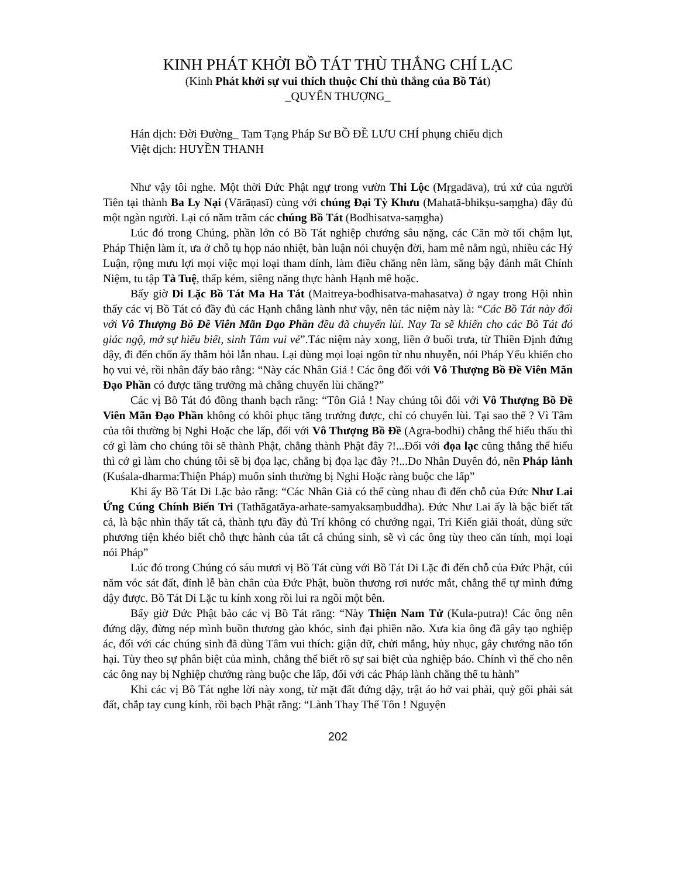KINH PHÁT KHỞI BỒ TÁT THÙ THẮNG CHÍ LẠC
(Kinh Phát khởi sự vui thích thuộc Chí thù thắng của Bồ Tát)
_QUYỂN THƯỢNG_
Hán dịch: Đời Đường_ Tam Tạng Pháp Sư BỒ ĐỀ LƯU CHÍ phụng chiếu dịch
Việt dịch: HUYỀN THANH
Như vậy tôi nghe. Một thời Đức Phật ngự trong vườn Thi Lộc (Mṛgadāva), trú xứ của người Tiên tại thành Ba Ly Nại (Vārāṇasī) cùng với chúng Đại Tỳ Khưu (Mahatā-bhikṣu-saṃgha) đầy đủ một ngàn người. Lại có năm trăm các chúng Bồ Tát (Bodhisatva-saṃgha)
Lúc đó trong Chúng, phần lớn có Bồ Tát nghiệp chướng sâu nặng, các Căn mờ tối chậm lụt, Pháp Thiện làm ít, ưa ở chỗ tụ họp náo nhiệt, bàn luận nói chuyện đời, ham mê nằm ngủ, nhiều các Hý Luận, rộng mưu lợi mọi việc mọi loại tham dính, làm điều chẳng nên làm, sằng bậy đánh mất Chính Niệm, tu tập Tà Tuệ, thấp kém, siêng năng thực hành Hạnh mê hoặc.
Bấy giờ Di Lặc Bồ Tát Ma Ha Tát (Maitreya-bodhisatva-mahasatva) ở ngay trong Hội nhìn thấy các vị Bồ Tát có đầy đủ các Hạnh chẳng lành như vậy, nên tác niệm này là: “Các Bồ Tát này đối với Vô Thượng Bồ Đề Viên Mãn Đạo Phần đều đã chuyển lùi. Nay Ta sẽ khiến cho các Bồ Tát đó giác ngộ, mở sự hiểu biết, sinh Tâm vui vẻ”.Tác niệm này xong, liền ở buổi trưa, từ Thiền Định đứng dậy, đi đến chốn ấy thăm hỏi lẫn nhau. Lại dùng mọi loại ngôn từ nhu nhuyễn, nói Pháp Yếu khiến cho họ vui vẻ, rồi nhân đấy bảo rằng: “Này các Nhân Giả ! Các ông đối với Vô Thượng Bồ Đề Viên Mãn Đạo Phần có được tăng trưởng mà chẳng chuyển lùi chăng?”
Các vị Bồ Tát đó đồng thanh bạch rằng: “Tôn Giả ! Nay chúng tôi đối với Vô Thượng Bồ Đề Viên Mãn Đạo Phần không có khôi phục tăng trưởng được, chỉ có chuyển lùi. Tại sao thế ? Vì Tâm của tôi thường bị Nghi Hoặc che lấp, đối với Vô Thượng Bồ Đề (Agra-bodhi) chẳng thể hiểu thấu thì cớ gì làm cho chúng tôi sẽ thành Phật, chẳng thành Phật đây ?!...Đối với đọa lạc cũng thẳng thể hiểu thì cớ gì làm cho chúng tôi sẽ bị đọa lạc, chẳng bị đọa lạc đây ?!...Do Nhân Duyên đó, nên Pháp lành (Kuśala-dharma:Thiện Pháp) muốn sinh thường bị Nghi Hoặc ràng buộc che lấp”
Khi ấy Bồ Tát Di Lặc bảo rằng: “Các Nhân Giả có thể cùng nhau đi đến chỗ của Đức Như Lai Ứng Cúng Chính Biến Tri (Tathāgatāya-arhate-samyaksaṃbuddha). Đức Như Lai ấy là bậc biết tất cả, là bậc nhìn thấy tất cả, thành tựu đầy đủ Trí không có chướng ngại, Tri Kiến giải thoát, dùng sức phương tiện khéo biết chỗ thực hành của tất cả chúng sinh, sẽ vì các ông tùy theo căn tính, mọi loại nói Pháp”
Lúc đó trong Chúng có sáu mươi vị Bồ Tát cùng với Bồ Tát Di Lặc đi đến chỗ của Đức Phật, cúi năm vóc sát đất, đỉnh lễ bàn chân của Đức Phật, buồn thương rơi nước mắt, chẳng thể tự mình đứng dậy được. Bồ Tát Di Lặc tu kính xong rồi lui ra ngồi một bên.
Bấy giờ Đức Phật bảo các vị Bồ Tát rằng: “Này Thiện Nam Tử (Kula-putra)! Các ông nên đứng dậy, đừng nép mình buồn thương gào khóc, sinh đại phiền não. Xưa kia ông đã gây tạo nghiệp ác, đối với các chúng sinh đã dùng Tâm vui thích: giận dữ, chửi mắng, hủy nhục, gây chướng não tổn hại. Tùy theo sự phân biệt của mình, chẳng thể biết rõ sự sai biệt của nghiệp báo. Chính vì thế cho nên các ông nay bị Nghiệp chướng ràng buộc che lấp, đối với các Pháp lành chẳng thể tu hành”
Khi các vị Bồ Tát nghe lời này xong, từ mặt đất đứng dậy, trật áo hở vai phải, quỳ gối phải sát đất, chắp tay cung kính, rồi bạch Phật rằng: “Lành Thay Thế Tôn ! Nguyện
202